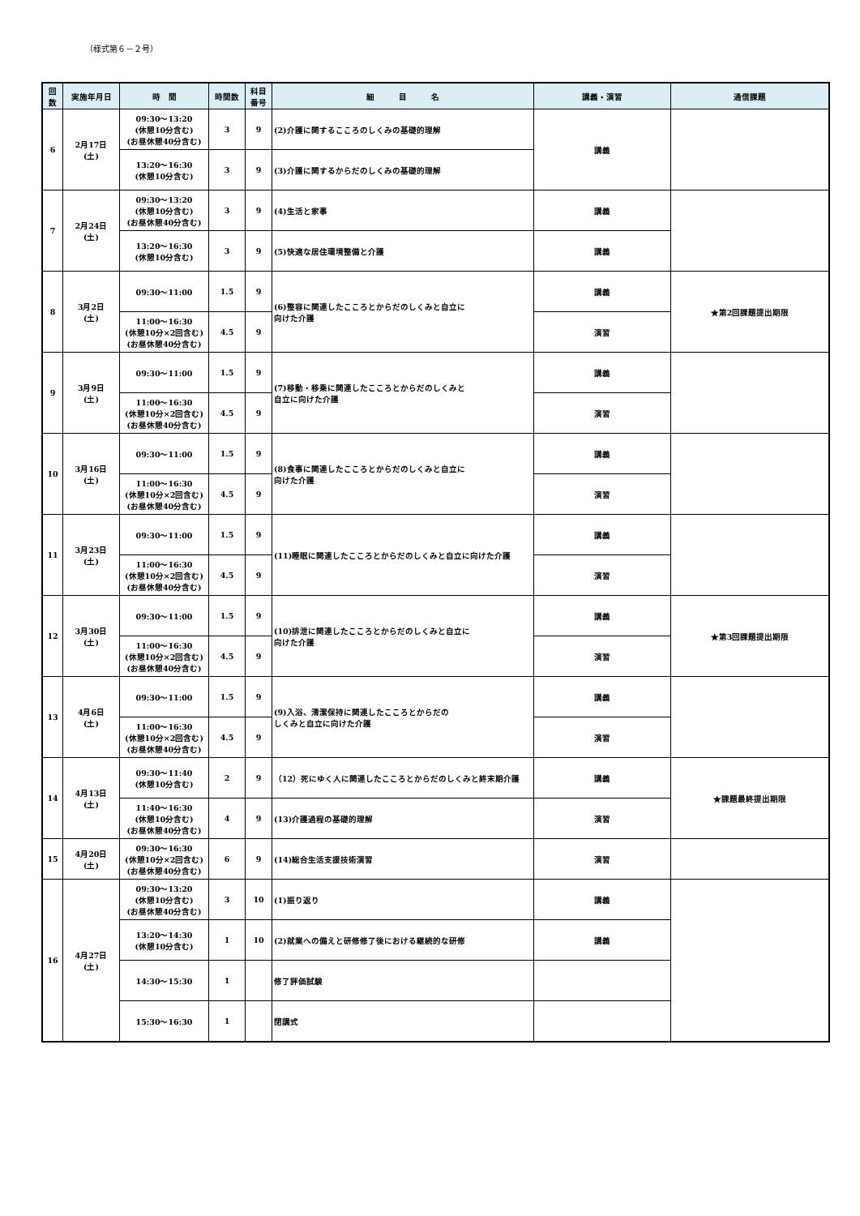（様式第６－２号）
| 回 数 | 実施年月日 | 時 間 | 時間数 | 科目 番号 | 細 目 名 | 講義・演習 | 通信課題 |
| --- | --- | --- | --- | --- | --- | --- | --- |
| 6 | 2月17日 (土) | 09:30～13:20 (休憩10分含む) (お昼休憩40分含む) | 3 | 9 | (2)介護に関するこころのしくみの基礎的理解 | 講義 | |
| | | 13:20～16:30 (休憩10分含む) | 3 | 9 | (3)介護に関するからだのしくみの基礎的理解 | | |
| 7 | 2月24日 (土) | 09:30～13:20 (休憩10分含む) (お昼休憩40分含む) | 3 | 9 | (4)生活と家事 | 講義 | |
| | | 13:20～16:30 (休憩10分含む) | 3 | 9 | (5)快適な居住環境整備と介護 | 講義 | |
| 8 | 3月2日 (土) | 09:30～11:00 | 1.5 | 9 | (6)整容に関連したこころとからだのしくみと自立に 向けた介護 | 講義 | ★第2回課題提出期限 |
| | | 11:00～16:30 (休憩10分×2回含む) (お昼休憩40分含む) | 4.5 | 9 | | 演習 | |
| 9 | 3月9日 (土) | 09:30～11:00 | 1.5 | 9 | (7)移動・移乗に関連したこころとからだのしくみと 自立に向けた介護 | 講義 | |
| | | 11:00～16:30 (休憩10分×2回含む) (お昼休憩40分含む) | 4.5 | 9 | | 演習 | |
| 10 | 3月16日 (土) | 09:30～11:00 | 1.5 | 9 | (8)食事に関連したこころとからだのしくみと自立に 向けた介護 | 講義 | |
| | | 11:00～16:30 (休憩10分×2回含む) (お昼休憩40分含む) | 4.5 | 9 | | 演習 | |
| 11 | 3月23日 (土) | 09:30～11:00 | 1.5 | 9 | (11)睡眠に関連したこころとからだのしくみと自立に向けた介護 | 講義 | |
| | | 11:00～16:30 (休憩10分×2回含む) (お昼休憩40分含む) | 4.5 | 9 | | 演習 | |
| 12 | 3月30日 (土) | 09:30～11:00 | 1.5 | 9 | (10)排泄に関連したこころとからだのしくみと自立に 向けた介護 | 講義 | ★第3回課題提出期限 |
| | | 11:00～16:30 (休憩10分×2回含む) (お昼休憩40分含む) | 4.5 | 9 | | 演習 | |
| 13 | 4月6日 (土) | 09:30～11:00 | 1.5 | 9 | (9)入浴、清潔保持に関連したこころとからだの しくみと自立に向けた介護 | 講義 | |
| | | 11:00～16:30 (休憩10分×2回含む) (お昼休憩40分含む) | 4.5 | 9 | | 演習 | |
| 14 | 4月13日 (土) | 09:30～11:40 (休憩10分含む) | 2 | 9 | （12）死にゆく人に関連したこころとからだのしくみと終末期介護 | 講義 | ★課題最終提出期限 |
| | | 11:40～16:30 (休憩10分含む) (お昼休憩40分含む) | 4 | 9 | (13)介護過程の基礎的理解 | 演習 | |
| 15 | 4月20日 (土) | 09:30～16:30 (休憩10分×2回含む) (お昼休憩40分含む) | 6 | 9 | (14)総合生活支援技術演習 | 演習 | |
| 16 | 4月27日 (土) | 09:30～13:20 (休憩10分含む) (お昼休憩40分含む) | 3 | 10 | (1)振り返り | 講義 | |
| | | 13:20～14:30 (休憩10分含む) | 1 | 10 | (2)就業への備えと研修修了後における継続的な研修 | 講義 | |
| | | 14:30～15:30 | 1 | | 修了評価試験 | | |
| | | 15:30～16:30 | 1 | | 閉講式 | | |